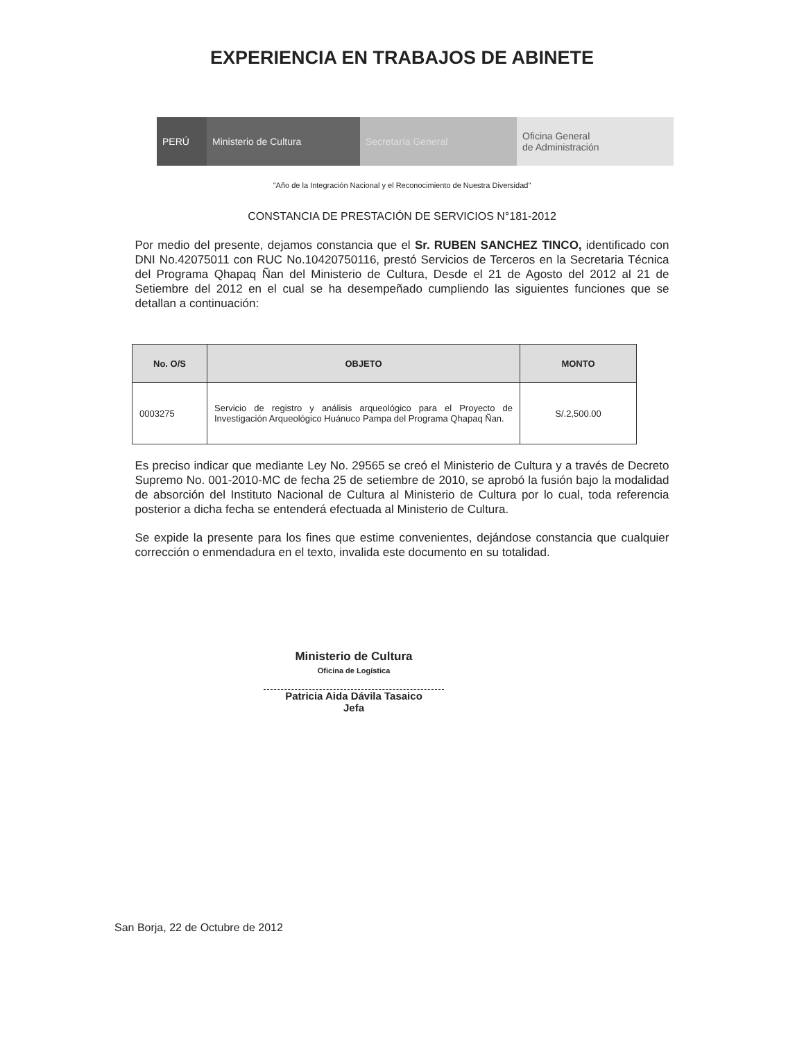EXPERIENCIA EN TRABAJOS DE ABINETE
PERÚ Ministerio de Cultura Secretaría General
Oficina General
de Administración
"Año de la Integración Nacional y el Reconocimiento de Nuestra Diversidad"
CONSTANCIA DE PRESTACIÓN DE SERVICIOS N°181-2012
Por medio del presente, dejamos constancia que el Sr. RUBEN SANCHEZ TINCO, identificado con DNI No.42075011 con RUC No.10420750116, prestó Servicios de Terceros en la Secretaria Técnica del Programa Qhapaq Ñan del Ministerio de Cultura, Desde el 21 de Agosto del 2012 al 21 de Setiembre del 2012 en el cual se ha desempeñado cumpliendo las siguientes funciones que se detallan a continuación:
| No. O/S | OBJETO | MONTO |
| --- | --- | --- |
| 0003275 | Servicio de registro y análisis arqueológico para el Proyecto de Investigación Arqueológico Huánuco Pampa del Programa Qhapaq Ñan. | S/.2,500.00 |
Es preciso indicar que mediante Ley No. 29565 se creó el Ministerio de Cultura y a través de Decreto Supremo No. 001-2010-MC de fecha 25 de setiembre de 2010, se aprobó la fusión bajo la modalidad de absorción del Instituto Nacional de Cultura al Ministerio de Cultura por lo cual, toda referencia posterior a dicha fecha se entenderá efectuada al Ministerio de Cultura.
Se expide la presente para los fines que estime convenientes, dejándose constancia que cualquier corrección o enmendadura en el texto, invalida este documento en su totalidad.
Ministerio de Cultura
Oficina de Logística
Patricia Aida Dávila Tasaico
Jefa
San Borja, 22 de Octubre de 2012